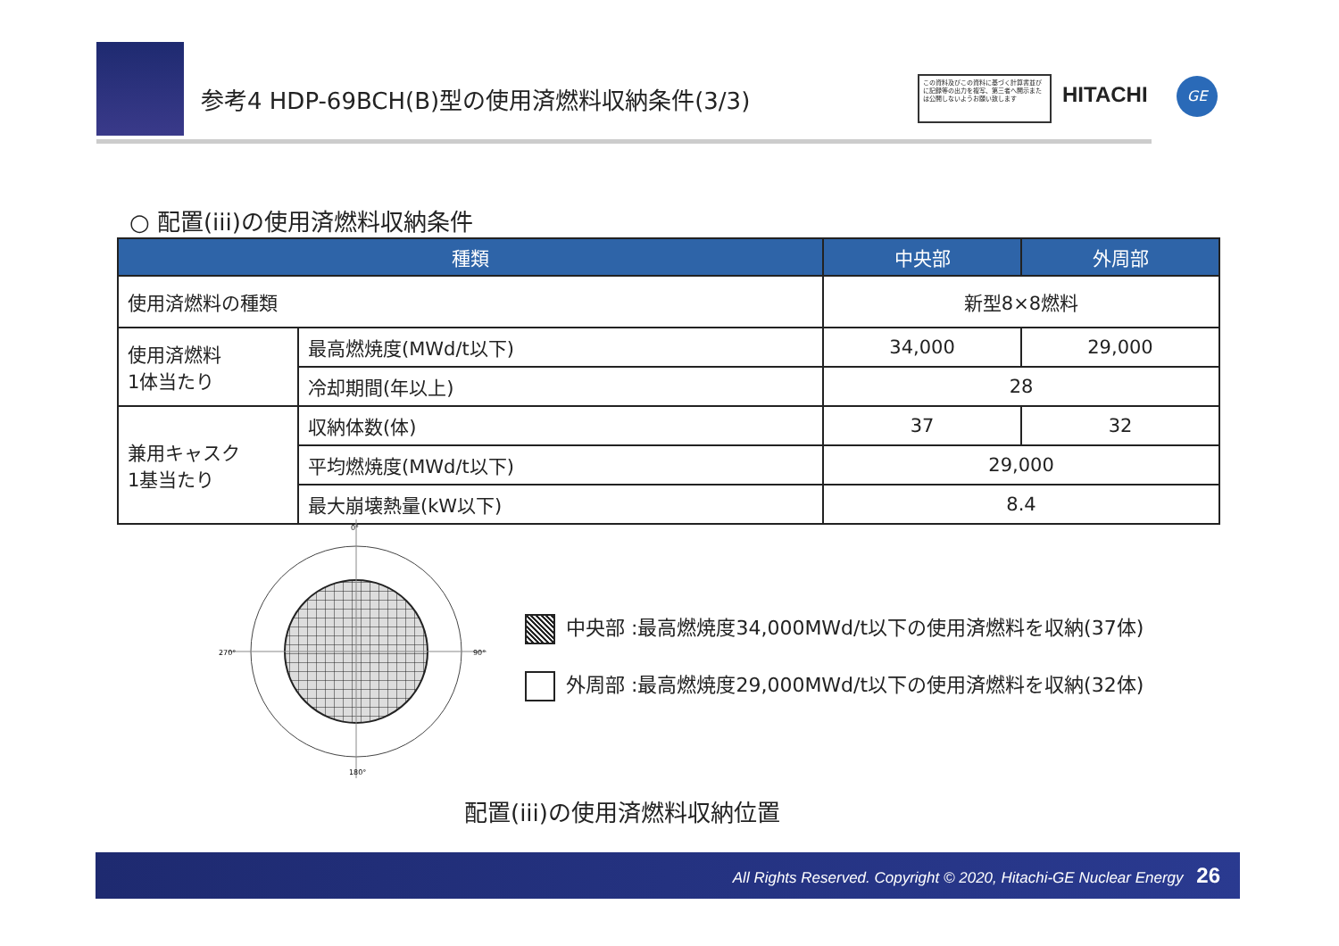参考4 HDP-69BCH(B)型の使用済燃料収納条件(3/3)
この資料及びこの資料に基づく計算書並びに記録等の出力を複写、第三者へ開示または公開しないようお願い致します
HITACHI GE
○ 配置(iii)の使用済燃料収納条件
| 種類 | | 中央部 | 外周部 |
| --- | --- | --- | --- |
| 使用済燃料の種類 | | 新型8×8燃料 | |
| 使用済燃料 1体当たり | 最高燃焼度(MWd/t以下) | 34,000 | 29,000 |
| | 冷却期間(年以上) | 28 | |
| 兼用キャスク 1基当たり | 収納体数(体) | 37 | 32 |
| | 平均燃焼度(MWd/t以下) | 29,000 | |
| | 最大崩壊熱量(kW以下) | 8.4 | |
0°
270°
90°
180°
中央部 :最高燃焼度34,000MWd/t以下の使用済燃料を収納(37体)
外周部 :最高燃焼度29,000MWd/t以下の使用済燃料を収納(32体)
配置(iii)の使用済燃料収納位置
All Rights Reserved. Copyright © 2020, Hitachi-GE Nuclear Energy 26